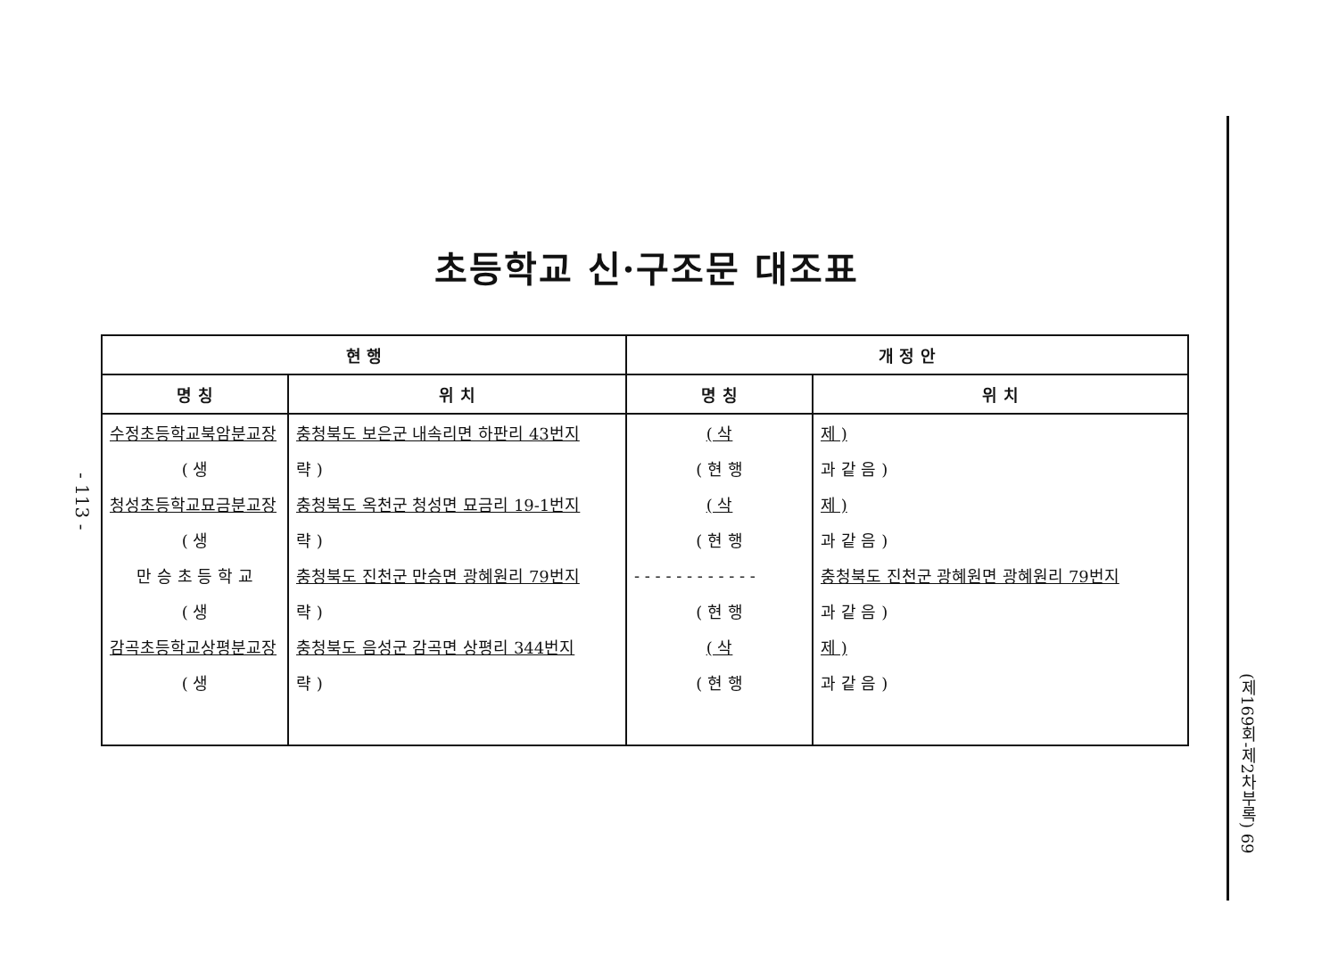초등학교 신·구조문 대조표
- 113 -
(제169회-제2차부록) 69
| 현 행 | | 개 정 안 | |
| --- | --- | --- | --- |
| 명 칭 | 위 치 | 명 칭 | 위 치 |
| 수정초등학교북암분교장 | 충청북도 보은군 내속리면 하판리 43번지 | ( 삭 | 제 ) |
| ( 생 | 략 ) | ( 현 행 | 과 같 음 ) |
| 청성초등학교묘금분교장 | 충청북도 옥천군 청성면 묘금리 19-1번지 | ( 삭 | 제 ) |
| ( 생 | 략 ) | ( 현 행 | 과 같 음 ) |
| 만 승 초 등 학 교 | 충청북도 진천군 만승면 광혜원리 79번지 | - - - - - - - - - - - - | 충청북도 진천군 광혜원면 광혜원리 79번지 |
| ( 생 | 략 ) | ( 현 행 | 과 같 음 ) |
| 감곡초등학교상평분교장 | 충청북도 음성군 감곡면 상평리 344번지 | ( 삭 | 제 ) |
| ( 생 | 략 ) | ( 현 행 | 과 같 음 ) |